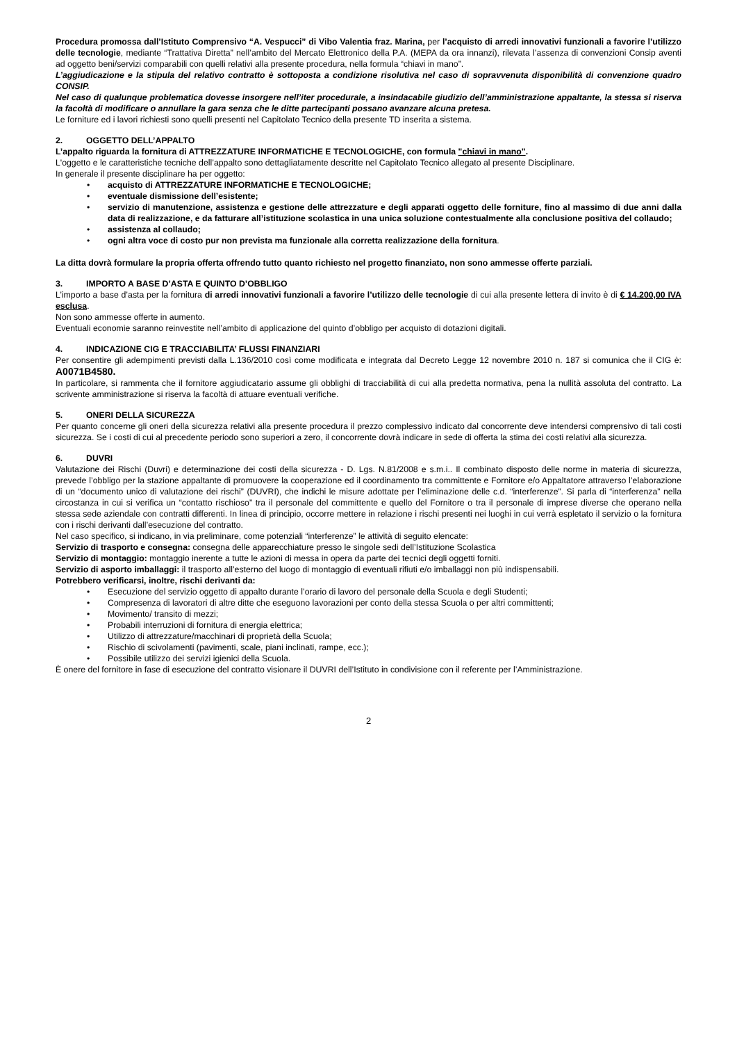Procedura promossa dall’Istituto Comprensivo “A. Vespucci” di Vibo Valentia fraz. Marina, per l’acquisto di arredi innovativi funzionali a favorire l’utilizzo delle tecnologie, mediante “Trattativa Diretta” nell’ambito del Mercato Elettronico della P.A. (MEPA da ora innanzi), rilevata l’assenza di convenzioni Consip aventi ad oggetto beni/servizi comparabili con quelli relativi alla presente procedura, nella formula “chiavi in mano”.
L’aggiudicazione e la stipula del relativo contratto è sottoposta a condizione risolutiva nel caso di sopravvenuta disponibilità di convenzione quadro CONSIP.
Nel caso di qualunque problematica dovesse insorgere nell’iter procedurale, a insindacabile giudizio dell’amministrazione appaltante, la stessa si riserva la facoltà di modificare o annullare la gara senza che le ditte partecipanti possano avanzare alcuna pretesa.
Le forniture ed i lavori richiesti sono quelli presenti nel Capitolato Tecnico della presente TD inserita a sistema.
2. OGGETTO DELL’APPALTO
L’appalto riguarda la fornitura di ATTREZZATURE INFORMATICHE E TECNOLOGICHE, con formula "chiavi in mano".
L'oggetto e le caratteristiche tecniche dell’appalto sono dettagliatamente descritte nel Capitolato Tecnico allegato al presente Disciplinare.
In generale il presente disciplinare ha per oggetto:
• acquisto di ATTREZZATURE INFORMATICHE E TECNOLOGICHE;
• eventuale dismissione dell’esistente;
• servizio di manutenzione, assistenza e gestione delle attrezzature e degli apparati oggetto delle forniture, fino al massimo di due anni dalla data di realizzazione, e da fatturare all’istituzione scolastica in una unica soluzione contestualmente alla conclusione positiva del collaudo;
• assistenza al collaudo;
• ogni altra voce di costo pur non prevista ma funzionale alla corretta realizzazione della fornitura.
La ditta dovrà formulare la propria offerta offrendo tutto quanto richiesto nel progetto finanziato, non sono ammesse offerte parziali.
3. IMPORTO A BASE D’ASTA E QUINTO D’OBBLIGO
L’importo a base d’asta per la fornitura di arredi innovativi funzionali a favorire l’utilizzo delle tecnologie di cui alla presente lettera di invito è di € 14.200,00 IVA esclusa.
Non sono ammesse offerte in aumento.
Eventuali economie saranno reinvestite nell’ambito di applicazione del quinto d’obbligo per acquisto di dotazioni digitali.
4. INDICAZIONE CIG E TRACCIABILITA’ FLUSSI FINANZIARI
Per consentire gli adempimenti previsti dalla L.136/2010 così come modificata e integrata dal Decreto Legge 12 novembre 2010 n. 187 si comunica che il CIG è: A0071B4580.
In particolare, si rammenta che il fornitore aggiudicatario assume gli obblighi di tracciabilità di cui alla predetta normativa, pena la nullità assoluta del contratto. La scrivente amministrazione si riserva la facoltà di attuare eventuali verifiche.
5. ONERI DELLA SICUREZZA
Per quanto concerne gli oneri della sicurezza relativi alla presente procedura il prezzo complessivo indicato dal concorrente deve intendersi comprensivo di tali costi sicurezza. Se i costi di cui al precedente periodo sono superiori a zero, il concorrente dovrà indicare in sede di offerta la stima dei costi relativi alla sicurezza.
6. DUVRI
Valutazione dei Rischi (Duvri) e determinazione dei costi della sicurezza - D. Lgs. N.81/2008 e s.m.i.. Il combinato disposto delle norme in materia di sicurezza, prevede l’obbligo per la stazione appaltante di promuovere la cooperazione ed il coordinamento tra committente e Fornitore e/o Appaltatore attraverso l’elaborazione di un “documento unico di valutazione dei rischi” (DUVRI), che indichi le misure adottate per l’eliminazione delle c.d. “interferenze”. Si parla di “interferenza” nella circostanza in cui si verifica un “contatto rischioso” tra il personale del committente e quello del Fornitore o tra il personale di imprese diverse che operano nella stessa sede aziendale con contratti differenti. In linea di principio, occorre mettere in relazione i rischi presenti nei luoghi in cui verrà espletato il servizio o la fornitura con i rischi derivanti dall’esecuzione del contratto.
Nel caso specifico, si indicano, in via preliminare, come potenziali “interferenze” le attività di seguito elencate:
Servizio di trasporto e consegna: consegna delle apparecchiature presso le singole sedi dell’Istituzione Scolastica
Servizio di montaggio: montaggio inerente a tutte le azioni di messa in opera da parte dei tecnici degli oggetti forniti.
Servizio di asporto imballaggi: il trasporto all’esterno del luogo di montaggio di eventuali rifiuti e/o imballaggi non più indispensabili.
Potrebbero verificarsi, inoltre, rischi derivanti da:
• Esecuzione del servizio oggetto di appalto durante l’orario di lavoro del personale della Scuola e degli Studenti;
• Compresenza di lavoratori di altre ditte che eseguono lavorazioni per conto della stessa Scuola o per altri committenti;
• Movimento/ transito di mezzi;
• Probabili interruzioni di fornitura di energia elettrica;
• Utilizzo di attrezzature/macchinari di proprietà della Scuola;
• Rischio di scivolamenti (pavimenti, scale, piani inclinati, rampe, ecc.);
• Possibile utilizzo dei servizi igienici della Scuola.
È onere del fornitore in fase di esecuzione del contratto visionare il DUVRI dell’Istituto in condivisione con il referente per l’Amministrazione.
2